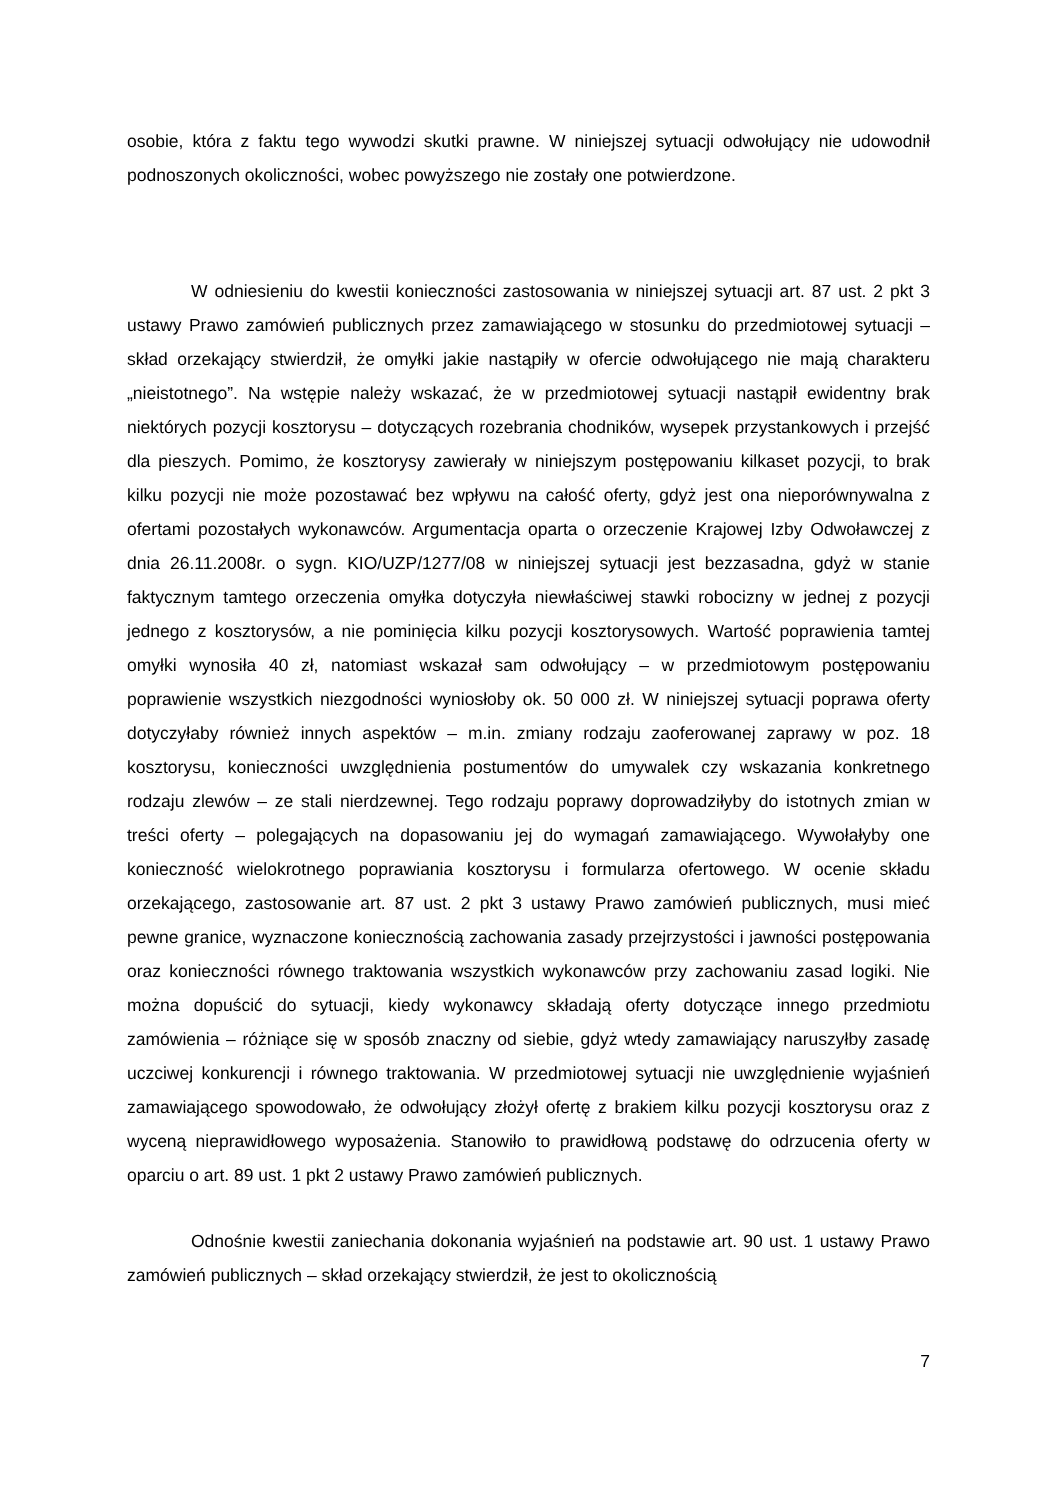osobie, która z faktu tego wywodzi skutki prawne. W niniejszej sytuacji odwołujący nie udowodnił podnoszonych okoliczności, wobec powyższego nie zostały one potwierdzone.
W odniesieniu do kwestii konieczności zastosowania w niniejszej sytuacji art. 87 ust. 2 pkt 3 ustawy Prawo zamówień publicznych przez zamawiającego w stosunku do przedmiotowej sytuacji – skład orzekający stwierdził, że omyłki jakie nastąpiły w ofercie odwołującego nie mają charakteru „nieistotnego”. Na wstępie należy wskazać, że w przedmiotowej sytuacji nastąpił ewidentny brak niektórych pozycji kosztorysu – dotyczących rozebrania chodników, wysepek przystankowych i przejść dla pieszych. Pomimo, że kosztorysy zawierały w niniejszym postępowaniu kilkaset pozycji, to brak kilku pozycji nie może pozostawać bez wpływu na całość oferty, gdyż jest ona nieporównywalna z ofertami pozostałych wykonawców. Argumentacja oparta o orzeczenie Krajowej Izby Odwoławczej z dnia 26.11.2008r. o sygn. KIO/UZP/1277/08 w niniejszej sytuacji jest bezzasadna, gdyż w stanie faktycznym tamtego orzeczenia omyłka dotyczyła niewłaściwej stawki robocizny w jednej z pozycji jednego z kosztorysów, a nie pominięcia kilku pozycji kosztorysowych. Wartość poprawienia tamtej omyłki wynosiła 40 zł, natomiast wskazał sam odwołujący – w przedmiotowym postępowaniu poprawienie wszystkich niezgodności wyniosłoby ok. 50 000 zł. W niniejszej sytuacji poprawa oferty dotyczyłaby również innych aspektów – m.in. zmiany rodzaju zaoferowanej zaprawy w poz. 18 kosztorysu, konieczności uwzględnienia postumentów do umywalek czy wskazania konkretnego rodzaju zlewów – ze stali nierdzewnej. Tego rodzaju poprawy doprowadziłyby do istotnych zmian w treści oferty – polegających na dopasowaniu jej do wymagań zamawiającego. Wywołałyby one konieczność wielokrotnego poprawiania kosztorysu i formularza ofertowego. W ocenie składu orzekającego, zastosowanie art. 87 ust. 2 pkt 3 ustawy Prawo zamówień publicznych, musi mieć pewne granice, wyznaczone koniecznością zachowania zasady przejrzystości i jawności postępowania oraz konieczności równego traktowania wszystkich wykonawców przy zachowaniu zasad logiki. Nie można dopuścić do sytuacji, kiedy wykonawcy składają oferty dotyczące innego przedmiotu zamówienia – różniące się w sposób znaczny od siebie, gdyż wtedy zamawiający naruszyłby zasadę uczciwej konkurencji i równego traktowania. W przedmiotowej sytuacji nie uwzględnienie wyjaśnień zamawiającego spowodowało, że odwołujący złożył ofertę z brakiem kilku pozycji kosztorysu oraz z wyceną nieprawidłowego wyposażenia. Stanowiło to prawidłową podstawę do odrzucenia oferty w oparciu o art. 89 ust. 1 pkt 2 ustawy Prawo zamówień publicznych.
Odnośnie kwestii zaniechania dokonania wyjaśnień na podstawie art. 90 ust. 1 ustawy Prawo zamówień publicznych – skład orzekający stwierdził, że jest to okolicznością
7